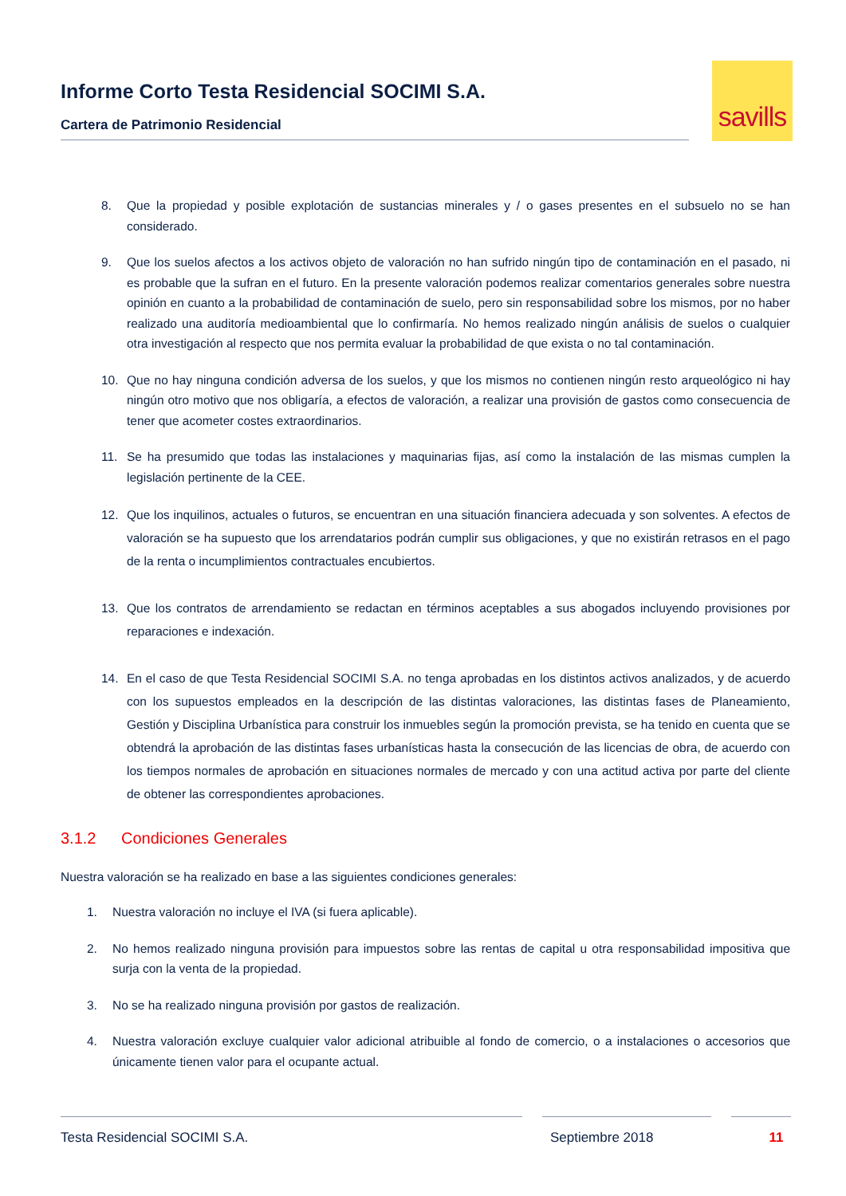Informe Corto Testa Residencial SOCIMI S.A.
Cartera de Patrimonio Residencial
savills
8. Que la propiedad y posible explotación de sustancias minerales y / o gases presentes en el subsuelo no se han considerado.
9. Que los suelos afectos a los activos objeto de valoración no han sufrido ningún tipo de contaminación en el pasado, ni es probable que la sufran en el futuro. En la presente valoración podemos realizar comentarios generales sobre nuestra opinión en cuanto a la probabilidad de contaminación de suelo, pero sin responsabilidad sobre los mismos, por no haber realizado una auditoría medioambiental que lo confirmaría. No hemos realizado ningún análisis de suelos o cualquier otra investigación al respecto que nos permita evaluar la probabilidad de que exista o no tal contaminación.
10. Que no hay ninguna condición adversa de los suelos, y que los mismos no contienen ningún resto arqueológico ni hay ningún otro motivo que nos obligaría, a efectos de valoración, a realizar una provisión de gastos como consecuencia de tener que acometer costes extraordinarios.
11. Se ha presumido que todas las instalaciones y maquinarias fijas, así como la instalación de las mismas cumplen la legislación pertinente de la CEE.
12. Que los inquilinos, actuales o futuros, se encuentran en una situación financiera adecuada y son solventes. A efectos de valoración se ha supuesto que los arrendatarios podrán cumplir sus obligaciones, y que no existirán retrasos en el pago de la renta o incumplimientos contractuales encubiertos.
13. Que los contratos de arrendamiento se redactan en términos aceptables a sus abogados incluyendo provisiones por reparaciones e indexación.
14. En el caso de que Testa Residencial SOCIMI S.A. no tenga aprobadas en los distintos activos analizados, y de acuerdo con los supuestos empleados en la descripción de las distintas valoraciones, las distintas fases de Planeamiento, Gestión y Disciplina Urbanística para construir los inmuebles según la promoción prevista, se ha tenido en cuenta que se obtendrá la aprobación de las distintas fases urbanísticas hasta la consecución de las licencias de obra, de acuerdo con los tiempos normales de aprobación en situaciones normales de mercado y con una actitud activa por parte del cliente de obtener las correspondientes aprobaciones.
3.1.2 Condiciones Generales
Nuestra valoración se ha realizado en base a las siguientes condiciones generales:
1. Nuestra valoración no incluye el IVA (si fuera aplicable).
2. No hemos realizado ninguna provisión para impuestos sobre las rentas de capital u otra responsabilidad impositiva que surja con la venta de la propiedad.
3. No se ha realizado ninguna provisión por gastos de realización.
4. Nuestra valoración excluye cualquier valor adicional atribuible al fondo de comercio, o a instalaciones o accesorios que únicamente tienen valor para el ocupante actual.
Testa Residencial SOCIMI S.A. Septiembre 2018 11